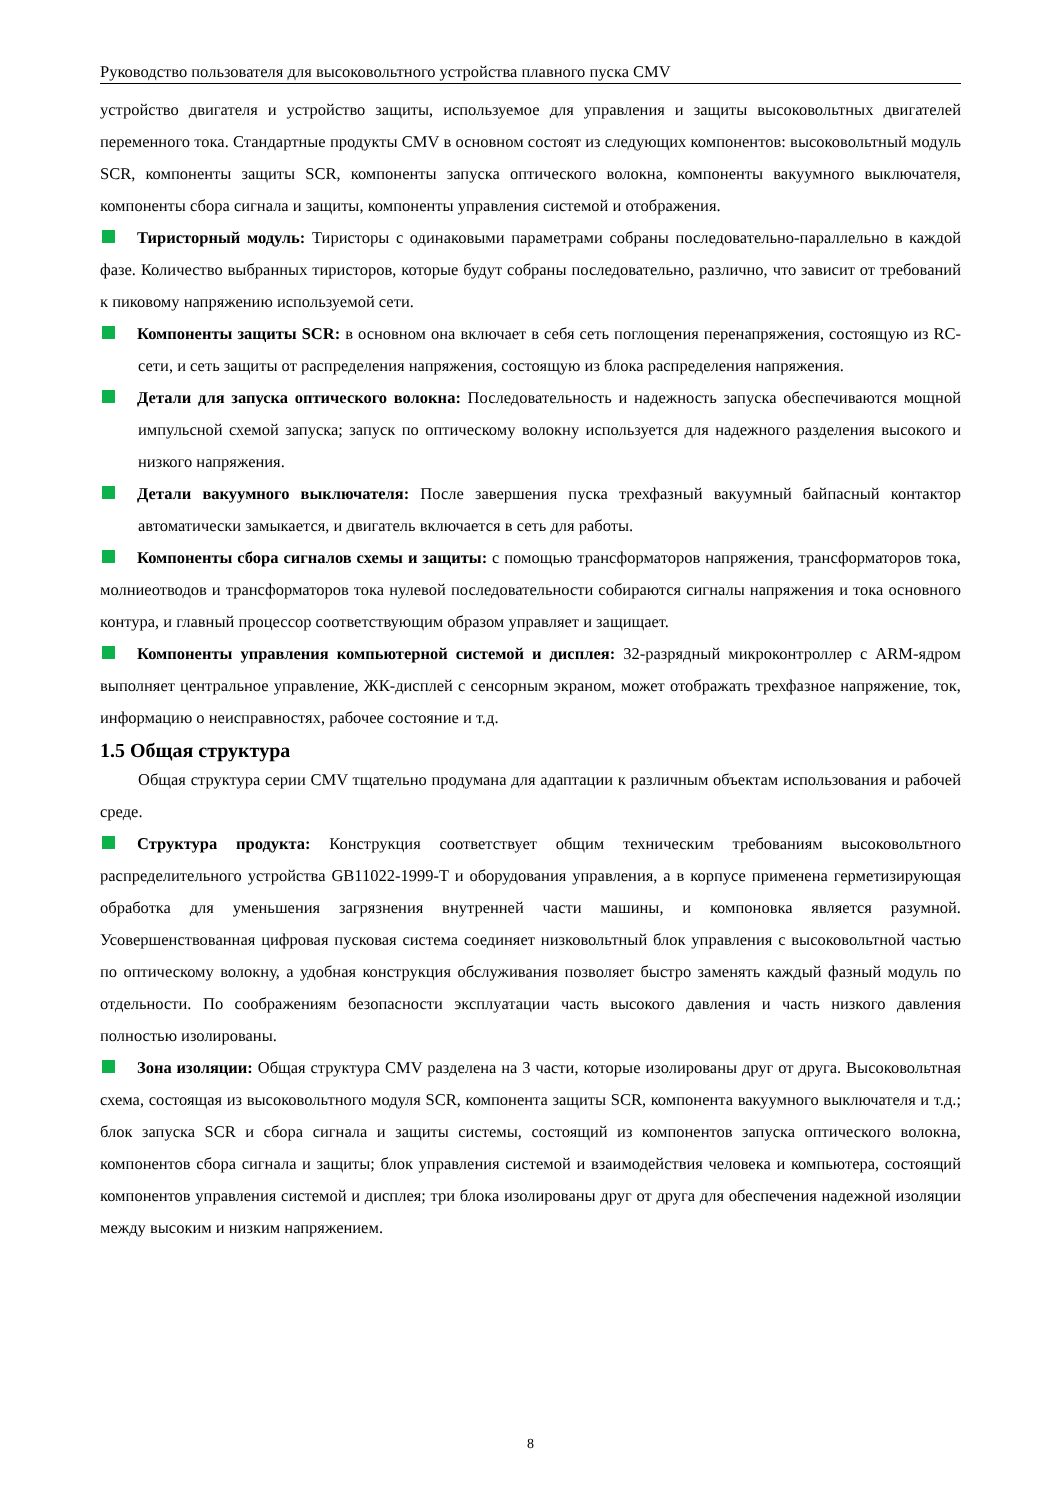Руководство пользователя для высоковольтного устройства плавного пуска CMV
устройство двигателя и устройство защиты, используемое для управления и защиты высоковольтных двигателей переменного тока. Стандартные продукты CMV в основном состоят из следующих компонентов: высоковольтный модуль SCR, компоненты защиты SCR, компоненты запуска оптического волокна, компоненты вакуумного выключателя, компоненты сбора сигнала и защиты, компоненты управления системой и отображения.
Тиристорный модуль: Тиристоры с одинаковыми параметрами собраны последовательно-параллельно в каждой фазе. Количество выбранных тиристоров, которые будут собраны последовательно, различно, что зависит от требований к пиковому напряжению используемой сети.
Компоненты защиты SCR: в основном она включает в себя сеть поглощения перенапряжения, состоящую из RC-сети, и сеть защиты от распределения напряжения, состоящую из блока распределения напряжения.
Детали для запуска оптического волокна: Последовательность и надежность запуска обеспечиваются мощной импульсной схемой запуска; запуск по оптическому волокну используется для надежного разделения высокого и низкого напряжения.
Детали вакуумного выключателя: После завершения пуска трехфазный вакуумный байпасный контактор автоматически замыкается, и двигатель включается в сеть для работы.
Компоненты сбора сигналов схемы и защиты: с помощью трансформаторов напряжения, трансформаторов тока, молниеотводов и трансформаторов тока нулевой последовательности собираются сигналы напряжения и тока основного контура, и главный процессор соответствующим образом управляет и защищает.
Компоненты управления компьютерной системой и дисплея: 32-разрядный микроконтроллер с ARM-ядром выполняет центральное управление, ЖК-дисплей с сенсорным экраном, может отображать трехфазное напряжение, ток, информацию о неисправностях, рабочее состояние и т.д.
1.5 Общая структура
Общая структура серии CMV тщательно продумана для адаптации к различным объектам использования и рабочей среде.
Структура продукта: Конструкция соответствует общим техническим требованиям высоковольтного распределительного устройства GB11022-1999-T и оборудования управления, а в корпусе применена герметизирующая обработка для уменьшения загрязнения внутренней части машины, и компоновка является разумной. Усовершенствованная цифровая пусковая система соединяет низковольтный блок управления с высоковольтной частью по оптическому волокну, а удобная конструкция обслуживания позволяет быстро заменять каждый фазный модуль по отдельности. По соображениям безопасности эксплуатации часть высокого давления и часть низкого давления полностью изолированы.
Зона изоляции: Общая структура CMV разделена на 3 части, которые изолированы друг от друга. Высоковольтная схема, состоящая из высоковольтного модуля SCR, компонента защиты SCR, компонента вакуумного выключателя и т.д.; блок запуска SCR и сбора сигнала и защиты системы, состоящий из компонентов запуска оптического волокна, компонентов сбора сигнала и защиты; блок управления системой и взаимодействия человека и компьютера, состоящий компонентов управления системой и дисплея; три блока изолированы друг от друга для обеспечения надежной изоляции между высоким и низким напряжением.
8